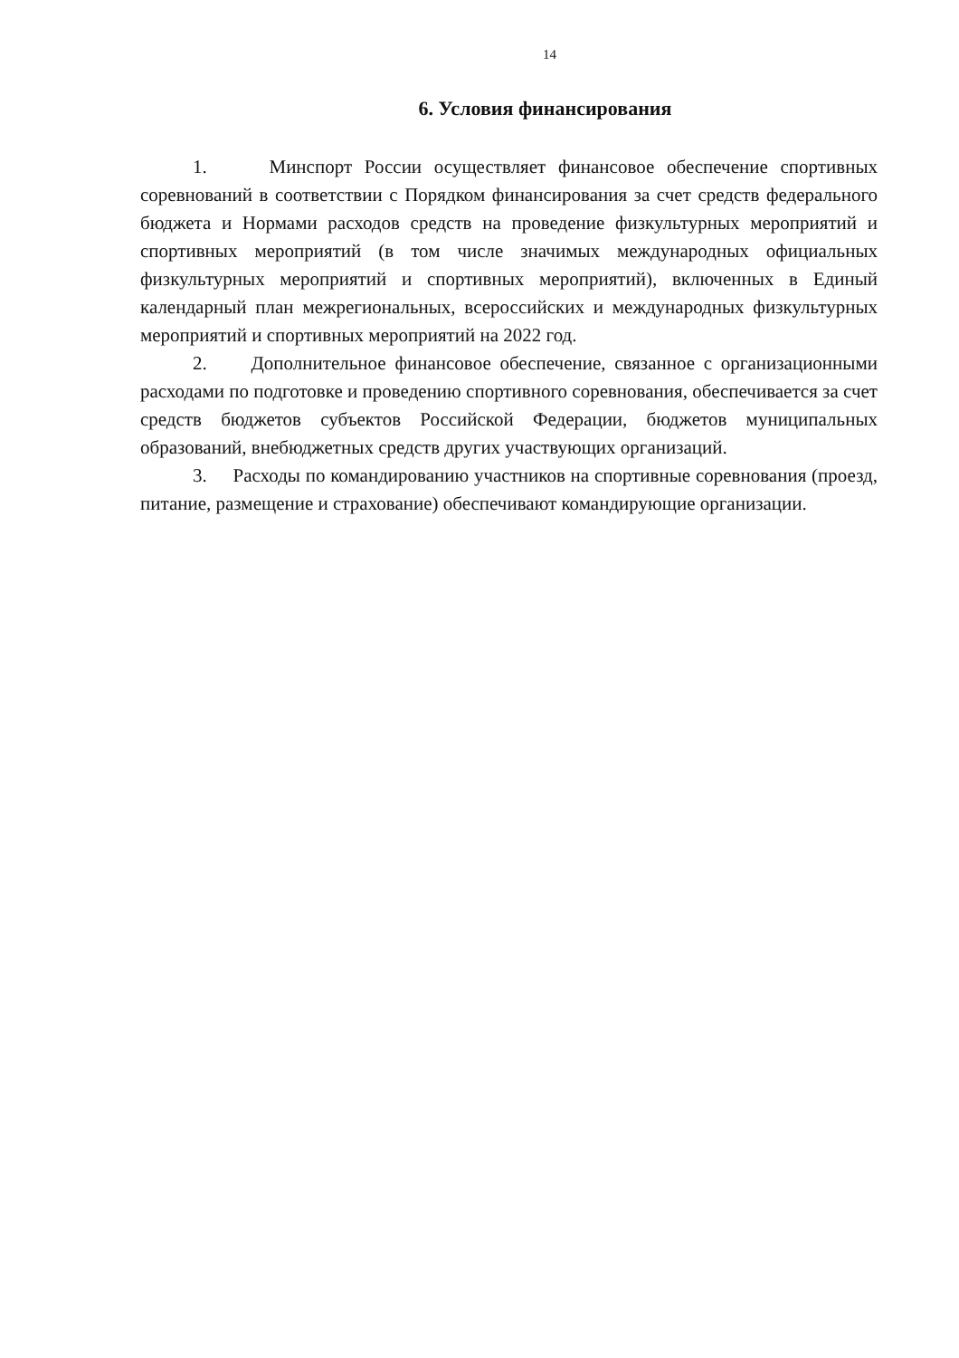14
6. Условия финансирования
1. Минспорт России осуществляет финансовое обеспечение спортивных соревнований в соответствии с Порядком финансирования за счет средств федерального бюджета и Нормами расходов средств на проведение физкультурных мероприятий и спортивных мероприятий (в том числе значимых международных официальных физкультурных мероприятий и спортивных мероприятий), включенных в Единый календарный план межрегиональных, всероссийских и международных физкультурных мероприятий и спортивных мероприятий на 2022 год.
2. Дополнительное финансовое обеспечение, связанное с организационными расходами по подготовке и проведению спортивного соревнования, обеспечивается за счет средств бюджетов субъектов Российской Федерации, бюджетов муниципальных образований, внебюджетных средств других участвующих организаций.
3. Расходы по командированию участников на спортивные соревнования (проезд, питание, размещение и страхование) обеспечивают командирующие организации.